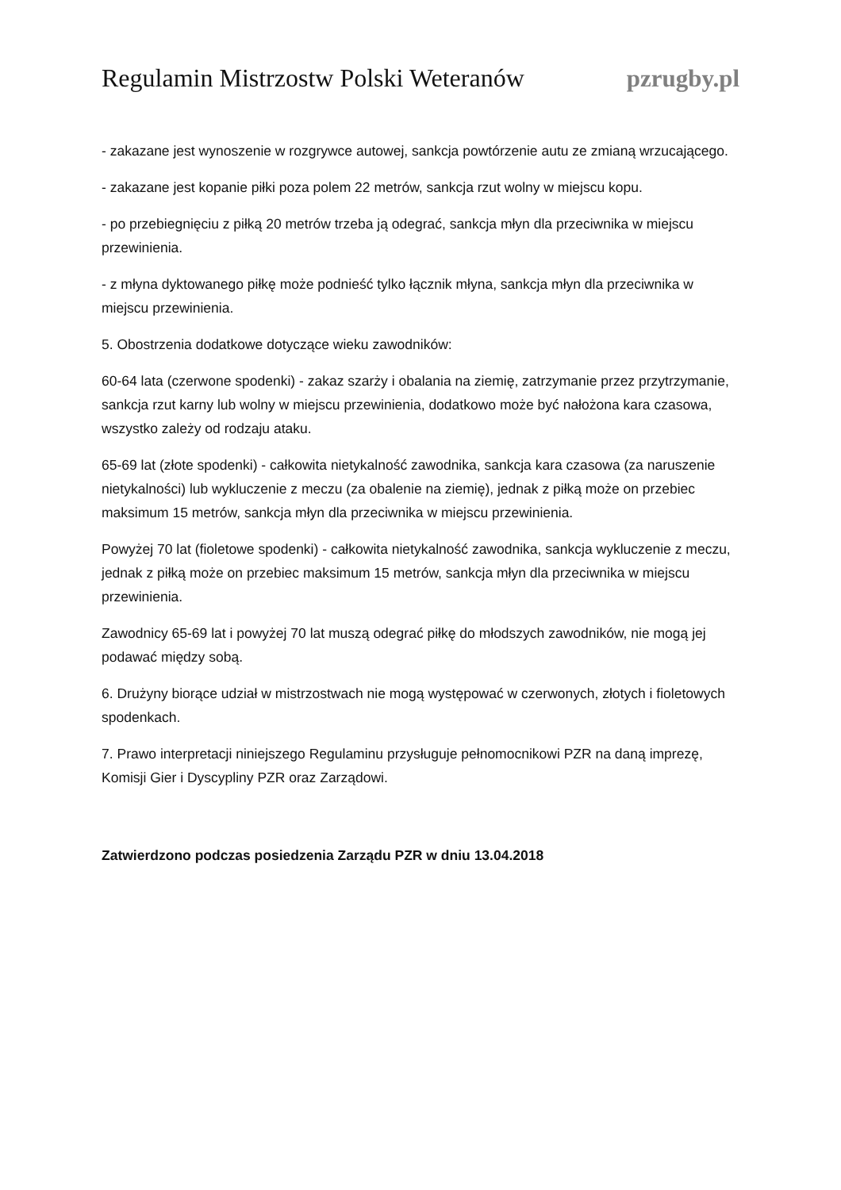Regulamin Mistrzostw Polski Weteranów pzrugby.pl
- zakazane jest wynoszenie w rozgrywce autowej, sankcja powtórzenie autu ze zmianą wrzucającego.
- zakazane jest kopanie piłki poza polem 22 metrów, sankcja rzut wolny w miejscu kopu.
- po przebiegnięciu z piłką 20 metrów trzeba ją odegrać, sankcja młyn dla przeciwnika w miejscu przewinienia.
- z młyna dyktowanego piłkę może podnieść tylko łącznik młyna, sankcja młyn dla przeciwnika w miejscu przewinienia.
5. Obostrzenia dodatkowe dotyczące wieku zawodników:
60-64 lata (czerwone spodenki) - zakaz szarży i obalania na ziemię, zatrzymanie przez przytrzymanie, sankcja rzut karny lub wolny w miejscu przewinienia, dodatkowo może być nałożona kara czasowa, wszystko zależy od rodzaju ataku.
65-69 lat (złote spodenki) - całkowita nietykalność zawodnika, sankcja kara czasowa (za naruszenie nietykalności) lub wykluczenie z meczu (za obalenie na ziemię), jednak z piłką może on przebiec maksimum 15 metrów, sankcja młyn dla przeciwnika w miejscu przewinienia.
Powyżej 70 lat (fioletowe spodenki) - całkowita nietykalność zawodnika, sankcja wykluczenie z meczu, jednak z piłką może on przebiec maksimum 15 metrów, sankcja młyn dla przeciwnika w miejscu przewinienia.
Zawodnicy 65-69 lat i powyżej 70 lat muszą odegrać piłkę do młodszych zawodników, nie mogą jej podawać między sobą.
6. Drużyny biorące udział w mistrzostwach nie mogą występować w czerwonych, złotych i fioletowych spodenkach.
7. Prawo interpretacji niniejszego Regulaminu przysługuje pełnomocnikowi PZR na daną imprezę, Komisji Gier i Dyscypliny PZR oraz Zarządowi.
Zatwierdzono podczas posiedzenia Zarządu PZR w dniu 13.04.2018